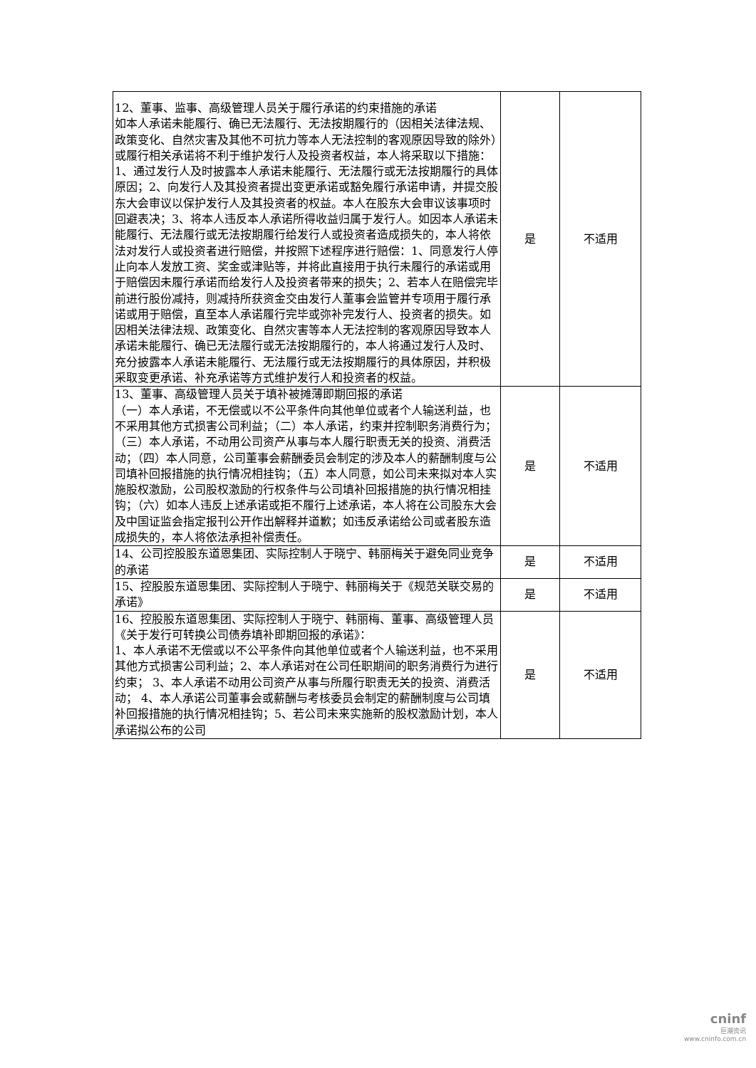| 12、董事、监事、高级管理人员关于履行承诺的约束措施的承诺 如本人承诺未能履行、确已无法履行、无法按期履行的（因相关法律法规、政策变化、自然灾害及其他不可抗力等本人无法控制的客观原因导致的除外）或履行相关承诺将不利于维护发行人及投资者权益，本人将采取以下措施：1、通过发行人及时披露本人承诺未能履行、无法履行或无法按期履行的具体原因；2、向发行人及其投资者提出变更承诺或豁免履行承诺申请，并提交股东大会审议以保护发行人及其投资者的权益。本人在股东大会审议该事项时回避表决；3、将本人违反本人承诺所得收益归属于发行人。如因本人承诺未能履行、无法履行或无法按期履行给发行人或投资者造成损失的，本人将依法对发行人或投资者进行赔偿，并按照下述程序进行赔偿：1、同意发行人停止向本人发放工资、奖金或津贴等，并将此直接用于执行未履行的承诺或用于赔偿因未履行承诺而给发行人及投资者带来的损失；2、若本人在赔偿完毕前进行股份减持，则减持所获资金交由发行人董事会监管并专项用于履行承诺或用于赔偿，直至本人承诺履行完毕或弥补完发行人、投资者的损失。如因相关法律法规、政策变化、自然灾害等本人无法控制的客观原因导致本人承诺未能履行、确已无法履行或无法按期履行的，本人将通过发行人及时、充分披露本人承诺未能履行、无法履行或无法按期履行的具体原因，并积极采取变更承诺、补充承诺等方式维护发行人和投资者的权益。 | 是 | 不适用 |
| 13、董事、高级管理人员关于填补被摊薄即期回报的承诺 （一）本人承诺，不无偿或以不公平条件向其他单位或者个人输送利益，也不采用其他方式损害公司利益；（二）本人承诺，约束并控制职务消费行为；（三）本人承诺，不动用公司资产从事与本人履行职责无关的投资、消费活动；（四）本人同意，公司董事会薪酬委员会制定的涉及本人的薪酬制度与公司填补回报措施的执行情况相挂钩；（五）本人同意，如公司未来拟对本人实施股权激励，公司股权激励的行权条件与公司填补回报措施的执行情况相挂钩；（六）如本人违反上述承诺或拒不履行上述承诺，本人将在公司股东大会及中国证监会指定报刊公开作出解释并道歉；如违反承诺给公司或者股东造成损失的，本人将依法承担补偿责任。 | 是 | 不适用 |
| 14、公司控股股东道恩集团、实际控制人于晓宁、韩丽梅关于避免同业竞争的承诺 | 是 | 不适用 |
| 15、控股股东道恩集团、实际控制人于晓宁、韩丽梅关于《规范关联交易的承诺》 | 是 | 不适用 |
| 16、控股股东道恩集团、实际控制人于晓宁、韩丽梅、董事、高级管理人员《关于发行可转换公司债券填补即期回报的承诺》： 1、本人承诺不无偿或以不公平条件向其他单位或者个人输送利益，也不采用其他方式损害公司利益；2、本人承诺对在公司任职期间的职务消费行为进行约束； 3、本人承诺不动用公司资产从事与所履行职责无关的投资、消费活动； 4、本人承诺公司董事会或薪酬与考核委员会制定的薪酬制度与公司填补回报措施的执行情况相挂钩；5、若公司未来实施新的股权激励计划，本人承诺拟公布的公司 | 是 | 不适用 |
cninf
巨潮资讯
www.cninfo.com.cn